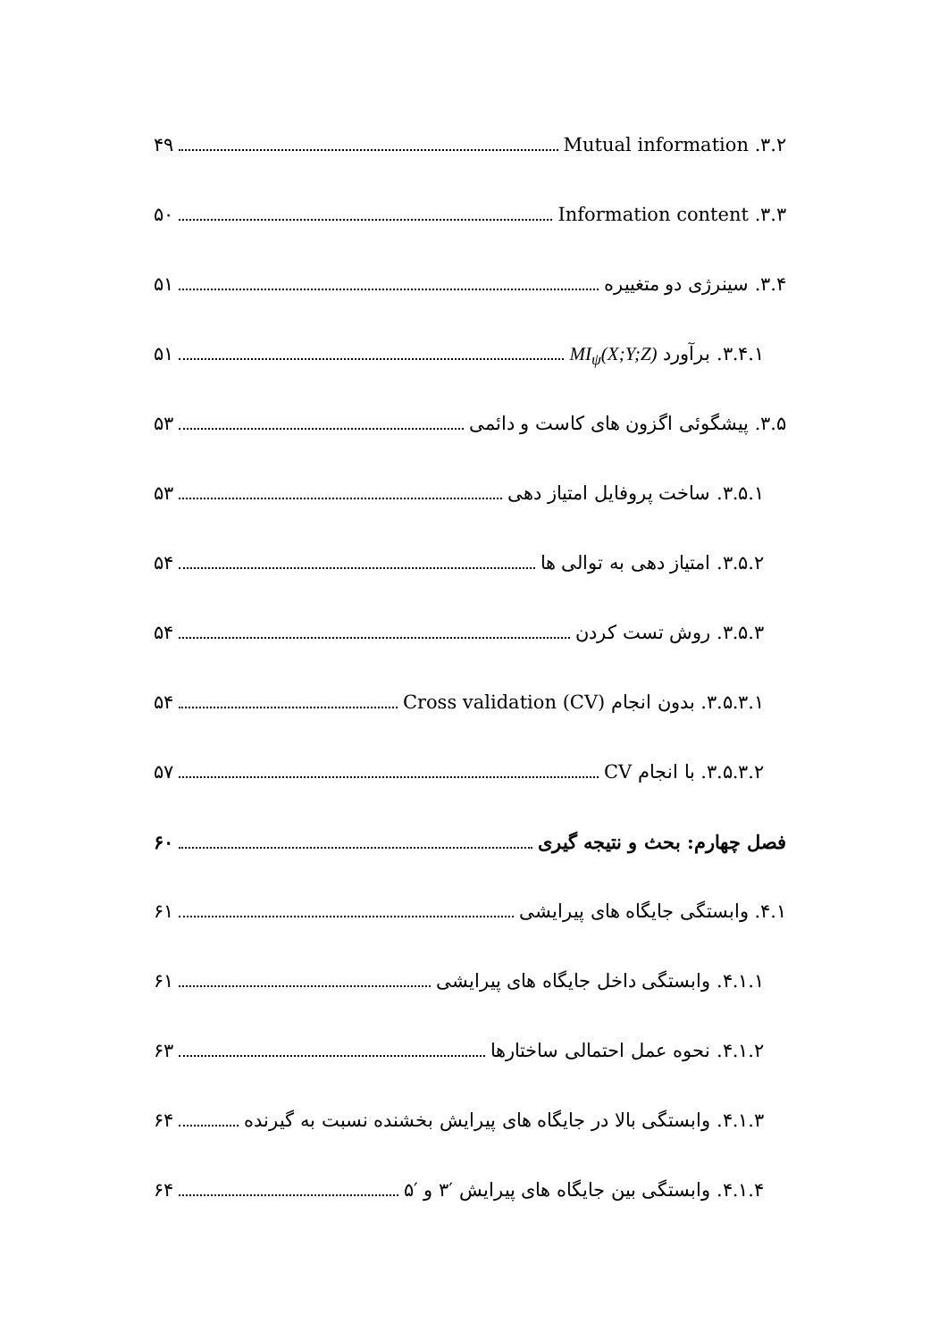۳.۲. Mutual information ۴۹
۳.۳. Information content ۵۰
۳.۴. سینرژی دو متغییره ۵۱
۳.۴.۱. برآورد MI<sub>ψ</sub>(X;Y;Z) ۵۱
۳.۵. پیشگوئی اگزون های کاست و دائمی ۵۳
۳.۵.۱. ساخت پروفایل امتیاز دهی ۵۳
۳.۵.۲. امتیاز دهی به توالی ها ۵۴
۳.۵.۳. روش تست کردن ۵۴
۳.۵.۳.۱. بدون انجام Cross validation (CV) ۵۴
۳.۵.۳.۲. با انجام CV ۵۷
فصل چهارم: بحث و نتیجه گیری ۶۰
۴.۱. وابستگی جایگاه های پیرایشی ۶۱
۴.۱.۱. وابستگی داخل جایگاه های پیرایشی ۶۱
۴.۱.۲. نحوه عمل احتمالی ساختارها ۶۳
۴.۱.۳. وابستگی بالا در جایگاه های پیرایش بخشنده نسبت به گیرنده ۶۴
۴.۱.۴. وابستگی بین جایگاه های پیرایش ′۳ و ′۵ ۶۴